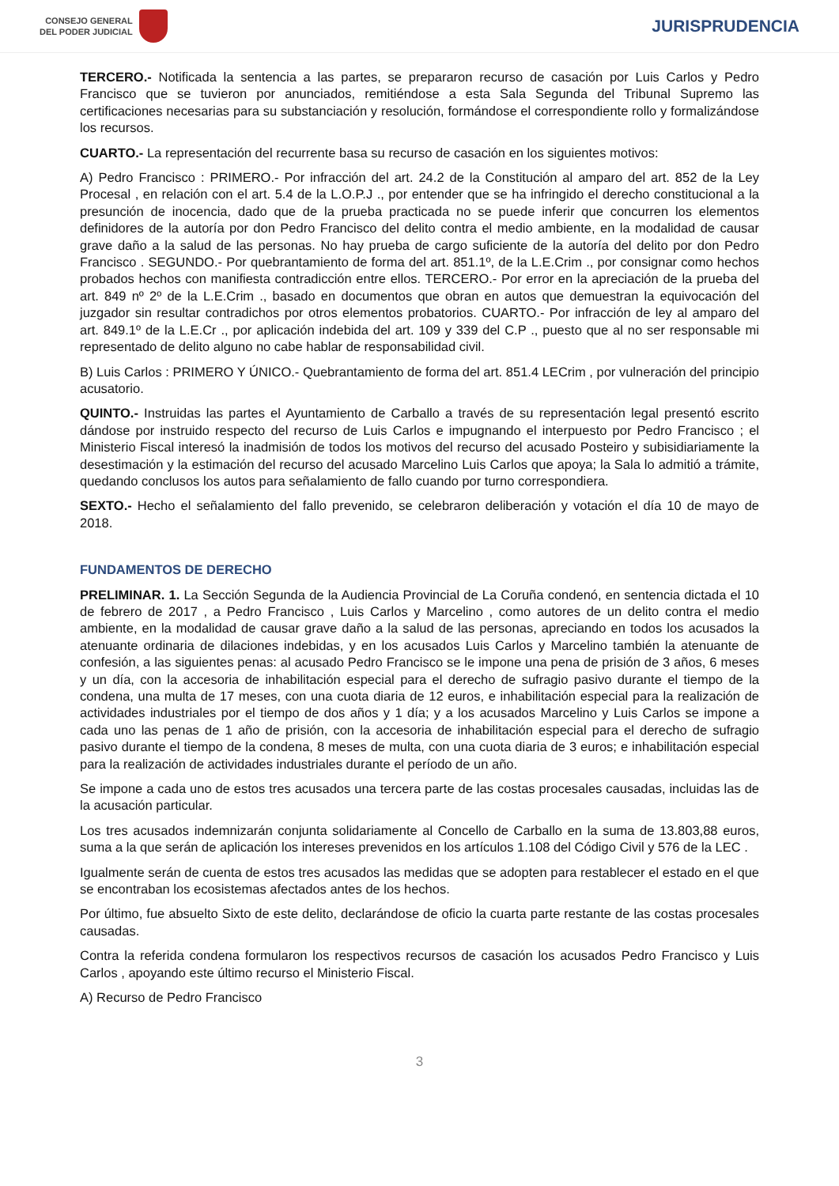CONSEJO GENERAL
DEL PODER JUDICIAL
JURISPRUDENCIA
TERCERO.- Notificada la sentencia a las partes, se prepararon recurso de casación por Luis Carlos y Pedro Francisco que se tuvieron por anunciados, remitiéndose a esta Sala Segunda del Tribunal Supremo las certificaciones necesarias para su substanciación y resolución, formándose el correspondiente rollo y formalizándose los recursos.
CUARTO.- La representación del recurrente basa su recurso de casación en los siguientes motivos:
A) Pedro Francisco : PRIMERO.- Por infracción del art. 24.2 de la Constitución al amparo del art. 852 de la Ley Procesal , en relación con el art. 5.4 de la L.O.P.J ., por entender que se ha infringido el derecho constitucional a la presunción de inocencia, dado que de la prueba practicada no se puede inferir que concurren los elementos definidores de la autoría por don Pedro Francisco del delito contra el medio ambiente, en la modalidad de causar grave daño a la salud de las personas. No hay prueba de cargo suficiente de la autoría del delito por don Pedro Francisco . SEGUNDO.- Por quebrantamiento de forma del art. 851.1º, de la L.E.Crim ., por consignar como hechos probados hechos con manifiesta contradicción entre ellos. TERCERO.- Por error en la apreciación de la prueba del art. 849 nº 2º de la L.E.Crim ., basado en documentos que obran en autos que demuestran la equivocación del juzgador sin resultar contradichos por otros elementos probatorios. CUARTO.- Por infracción de ley al amparo del art. 849.1º de la L.E.Cr ., por aplicación indebida del art. 109 y 339 del C.P ., puesto que al no ser responsable mi representado de delito alguno no cabe hablar de responsabilidad civil.
B) Luis Carlos : PRIMERO Y ÚNICO.- Quebrantamiento de forma del art. 851.4 LECrim , por vulneración del principio acusatorio.
QUINTO.- Instruidas las partes el Ayuntamiento de Carballo a través de su representación legal presentó escrito dándose por instruido respecto del recurso de Luis Carlos e impugnando el interpuesto por Pedro Francisco ; el Ministerio Fiscal interesó la inadmisión de todos los motivos del recurso del acusado Posteiro y subisidiariamente la desestimación y la estimación del recurso del acusado Marcelino Luis Carlos que apoya; la Sala lo admitió a trámite, quedando conclusos los autos para señalamiento de fallo cuando por turno correspondiera.
SEXTO.- Hecho el señalamiento del fallo prevenido, se celebraron deliberación y votación el día 10 de mayo de 2018.
FUNDAMENTOS DE DERECHO
PRELIMINAR. 1. La Sección Segunda de la Audiencia Provincial de La Coruña condenó, en sentencia dictada el 10 de febrero de 2017 , a Pedro Francisco , Luis Carlos y Marcelino , como autores de un delito contra el medio ambiente, en la modalidad de causar grave daño a la salud de las personas, apreciando en todos los acusados la atenuante ordinaria de dilaciones indebidas, y en los acusados Luis Carlos y Marcelino también la atenuante de confesión, a las siguientes penas: al acusado Pedro Francisco se le impone una pena de prisión de 3 años, 6 meses y un día, con la accesoria de inhabilitación especial para el derecho de sufragio pasivo durante el tiempo de la condena, una multa de 17 meses, con una cuota diaria de 12 euros, e inhabilitación especial para la realización de actividades industriales por el tiempo de dos años y 1 día; y a los acusados Marcelino y Luis Carlos se impone a cada uno las penas de 1 año de prisión, con la accesoria de inhabilitación especial para el derecho de sufragio pasivo durante el tiempo de la condena, 8 meses de multa, con una cuota diaria de 3 euros; e inhabilitación especial para la realización de actividades industriales durante el período de un año.
Se impone a cada uno de estos tres acusados una tercera parte de las costas procesales causadas, incluidas las de la acusación particular.
Los tres acusados indemnizarán conjunta solidariamente al Concello de Carballo en la suma de 13.803,88 euros, suma a la que serán de aplicación los intereses prevenidos en los artículos 1.108 del Código Civil y 576 de la LEC .
Igualmente serán de cuenta de estos tres acusados las medidas que se adopten para restablecer el estado en el que se encontraban los ecosistemas afectados antes de los hechos.
Por último, fue absuelto Sixto de este delito, declarándose de oficio la cuarta parte restante de las costas procesales causadas.
Contra la referida condena formularon los respectivos recursos de casación los acusados Pedro Francisco y Luis Carlos , apoyando este último recurso el Ministerio Fiscal.
A) Recurso de Pedro Francisco
3